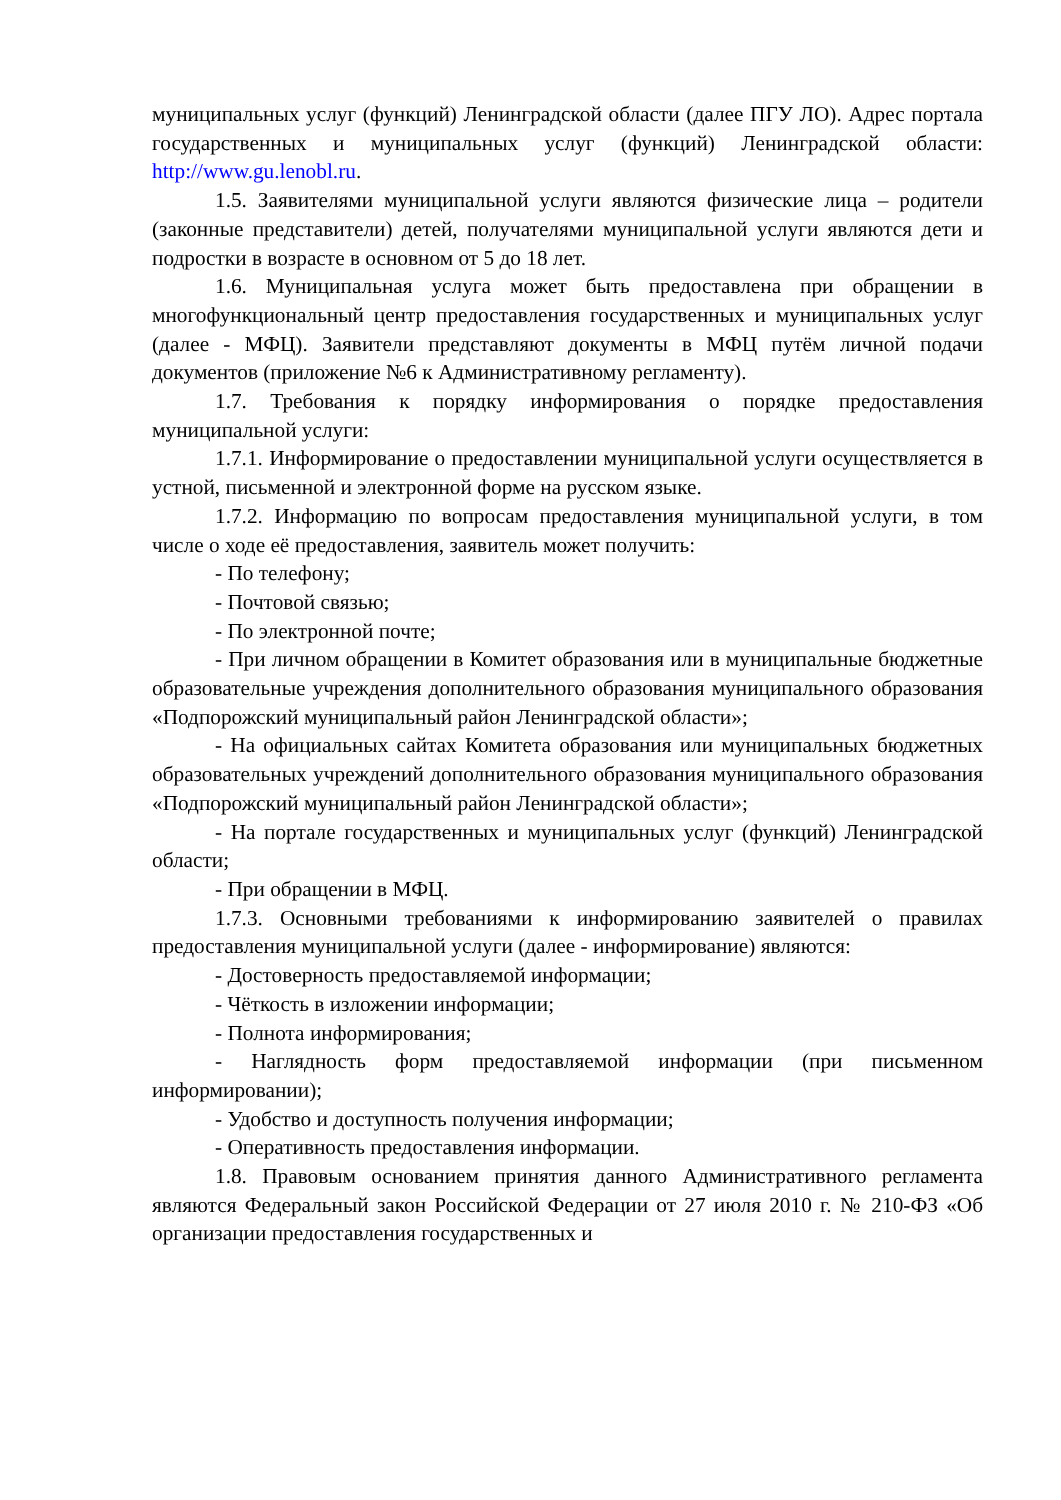муниципальных услуг (функций) Ленинградской области (далее ПГУ ЛО). Адрес портала государственных и муниципальных услуг (функций) Ленинградской области: http://www.gu.lenobl.ru.
1.5. Заявителями муниципальной услуги являются физические лица – родители (законные представители) детей, получателями муниципальной услуги являются дети и подростки в возрасте в основном от 5 до 18 лет.
1.6. Муниципальная услуга может быть предоставлена при обращении в многофункциональный центр предоставления государственных и муниципальных услуг (далее - МФЦ). Заявители представляют документы в МФЦ путём личной подачи документов (приложение №6 к Административному регламенту).
1.7. Требования к порядку информирования о порядке предоставления муниципальной услуги:
1.7.1. Информирование о предоставлении муниципальной услуги осуществляется в устной, письменной и электронной форме на русском языке.
1.7.2. Информацию по вопросам предоставления муниципальной услуги, в том числе о ходе её предоставления, заявитель может получить:
- По телефону;
- Почтовой связью;
- По электронной почте;
- При личном обращении в Комитет образования или в муниципальные бюджетные образовательные учреждения дополнительного образования муниципального образования «Подпорожский муниципальный район Ленинградской области»;
- На официальных сайтах Комитета образования или муниципальных бюджетных образовательных учреждений дополнительного образования муниципального образования «Подпорожский муниципальный район Ленинградской области»;
- На портале государственных и муниципальных услуг (функций) Ленинградской области;
- При обращении в МФЦ.
1.7.3. Основными требованиями к информированию заявителей о правилах предоставления муниципальной услуги (далее - информирование) являются:
- Достоверность предоставляемой информации;
- Чёткость в изложении информации;
- Полнота информирования;
- Наглядность форм предоставляемой информации (при письменном информировании);
- Удобство и доступность получения информации;
- Оперативность предоставления информации.
1.8. Правовым основанием принятия данного Административного регламента являются Федеральный закон Российской Федерации от 27 июля 2010 г. № 210-ФЗ «Об организации предоставления государственных и